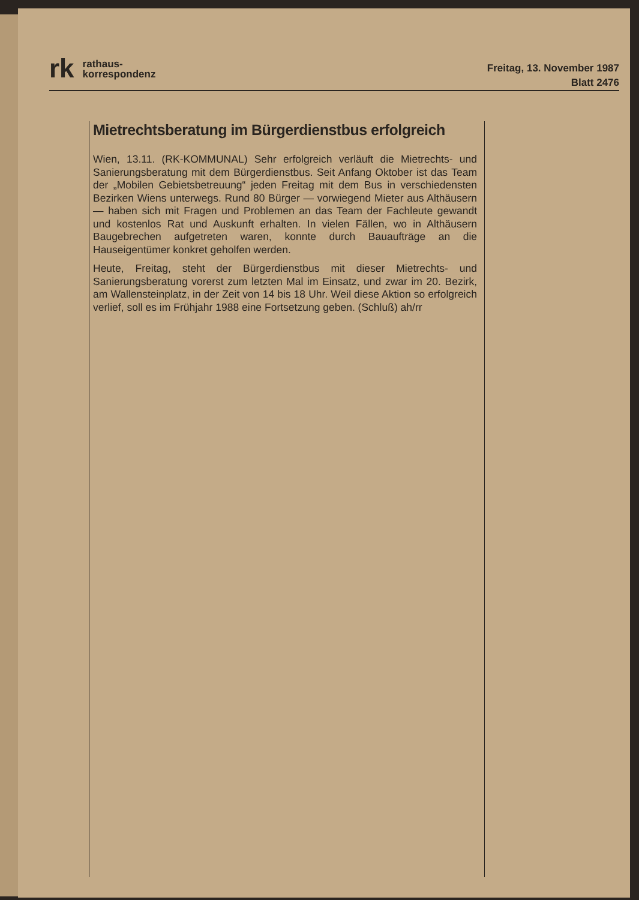rk
rathaus-
korrespondenz
Freitag, 13. November 1987
Blatt 2476
Mietrechtsberatung im Bürgerdienstbus erfolgreich
Wien, 13.11. (RK-KOMMUNAL) Sehr erfolgreich verläuft die Mietrechts- und Sanierungsberatung mit dem Bürgerdienstbus. Seit Anfang Oktober ist das Team der „Mobilen Gebietsbetreuung“ jeden Freitag mit dem Bus in verschiedensten Bezirken Wiens unterwegs. Rund 80 Bürger — vorwiegend Mieter aus Althäusern — haben sich mit Fragen und Problemen an das Team der Fachleute gewandt und kostenlos Rat und Auskunft erhalten. In vielen Fällen, wo in Althäusern Baugebrechen aufgetreten waren, konnte durch Bauaufträge an die Hauseigentümer konkret geholfen werden.
Heute, Freitag, steht der Bürgerdienstbus mit dieser Mietrechts- und Sanierungsberatung vorerst zum letzten Mal im Einsatz, und zwar im 20. Bezirk, am Wallensteinplatz, in der Zeit von 14 bis 18 Uhr. Weil diese Aktion so erfolgreich verlief, soll es im Frühjahr 1988 eine Fortsetzung geben. (Schluß) ah/rr